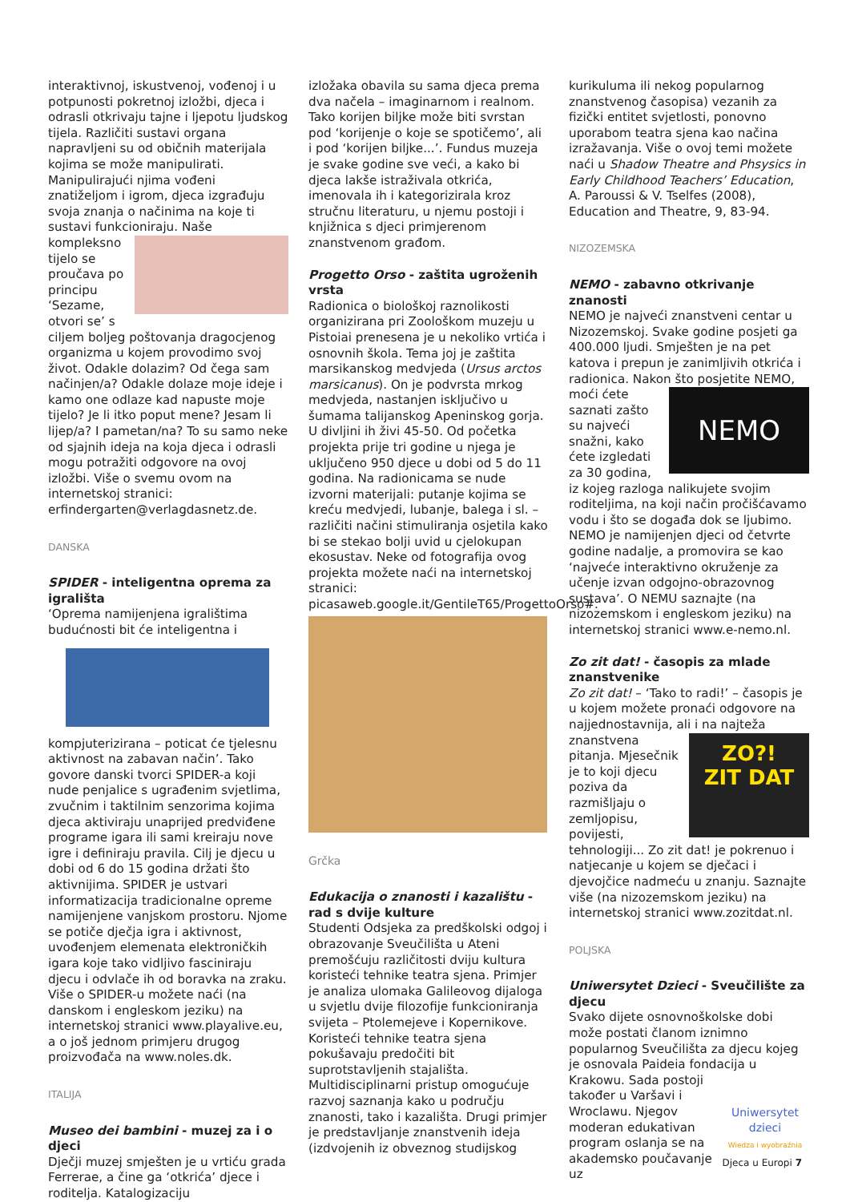interaktivnoj, iskustvenoj, vođenoj i u potpunosti pokretnoj izložbi, djeca i odrasli otkrivaju tajne i ljepotu ljudskog tijela. Različiti sustavi organa napravljeni su od običnih materijala kojima se može manipulirati. Manipulirajući njima vođeni znatiželjom i igrom, djeca izgrađuju svoja znanja o načinima na koje ti sustavi funkcioniraju. Naše kompleksno tijelo se proučava po principu ‘Sezame, otvori se’ s ciljem boljeg poštovanja dragocjenog organizma u kojem provodimo svoj život. Odakle dolazim? Od čega sam načinjen/a? Odakle dolaze moje ideje i kamo one odlaze kad napuste moje tijelo? Je li itko poput mene? Jesam li lijep/a? I pametan/na? To su samo neke od sjajnih ideja na koja djeca i odrasli mogu potražiti odgovore na ovoj izložbi. Više o svemu ovom na internetskoj stranici: erfindergarten@verlagdasnetz.de.
DANSKA
SPIDER - inteligentna oprema za igrališta
‘Oprema namijenjena igralištima budućnosti bit će inteligentna i
kompjuterizirana – poticat će tjelesnu aktivnost na zabavan način’. Tako govore danski tvorci SPIDER-a koji nude penjalice s ugrađenim svjetlima, zvučnim i taktilnim senzorima kojima djeca aktiviraju unaprijed predviđene programe igara ili sami kreiraju nove igre i definiraju pravila. Cilj je djecu u dobi od 6 do 15 godina držati što aktivnijima. SPIDER je ustvari informatizacija tradicionalne opreme namijenjene vanjskom prostoru. Njome se potiče dječja igra i aktivnost, uvođenjem elemenata elektroničkih igara koje tako vidljivo fasciniraju djecu i odvlače ih od boravka na zraku. Više o SPIDER-u možete naći (na danskom i engleskom jeziku) na internetskoj stranici www.playalive.eu, a o još jednom primjeru drugog proizvođača na www.noles.dk.
ITALIJA
Museo dei bambini - muzej za i o djeci
Dječji muzej smješten je u vrtiću grada Ferrerae, a čine ga ‘otkrića’ djece i roditelja. Katalogizaciju
izložaka obavila su sama djeca prema dva načela – imaginarnom i realnom. Tako korijen biljke može biti svrstan pod ‘korijenje o koje se spotičemo’, ali i pod ‘korijen biljke...’. Fundus muzeja je svake godine sve veći, a kako bi djeca lakše istraživala otkrića, imenovala ih i kategorizirala kroz stručnu literaturu, u njemu postoji i knjižnica s djeci primjerenom znanstvenom građom.
Progetto Orso - zaštita ugroženih vrsta
Radionica o biološkoj raznolikosti organizirana pri Zoološkom muzeju u Pistoiai prenesena je u nekoliko vrtića i osnovnih škola. Tema joj je zaštita marsikanskog medvjeda (Ursus arctos marsicanus). On je podvrsta mrkog medvjeda, nastanjen isključivo u šumama talijanskog Apeninskog gorja. U divljini ih živi 45-50. Od početka projekta prije tri godine u njega je uključeno 950 djece u dobi od 5 do 11 godina. Na radionicama se nude izvorni materijali: putanje kojima se kreću medvjedi, lubanje, balega i sl. – različiti načini stimuliranja osjetila kako bi se stekao bolji uvid u cjelokupan ekosustav. Neke od fotografija ovog projekta možete naći na internetskoj stranici: picasaweb.google.it/GentileT65/ProgettoOrso#.
Grčka
Edukacija o znanosti i kazalištu - rad s dvije kulture
Studenti Odsjeka za predškolski odgoj i obrazovanje Sveučilišta u Ateni premošćuju različitosti dviju kultura koristeći tehnike teatra sjena. Primjer je analiza ulomaka Galileovog dijaloga u svjetlu dvije filozofije funkcioniranja svijeta – Ptolemejeve i Kopernikove. Koristeći tehnike teatra sjena pokušavaju predočiti bit suprotstavljenih stajališta. Multidisciplinarni pristup omogućuje razvoj saznanja kako u području znanosti, tako i kazališta. Drugi primjer je predstavljanje znanstvenih ideja (izdvojenih iz obveznog studijskog
kurikuluma ili nekog popularnog znanstvenog časopisa) vezanih za fizički entitet svjetlosti, ponovno uporabom teatra sjena kao načina izražavanja. Više o ovoj temi možete naći u Shadow Theatre and Phsysics in Early Childhood Teachers’ Education, A. Paroussi & V. Tselfes (2008), Education and Theatre, 9, 83-94.
NIZOZEMSKA
NEMO - zabavno otkrivanje znanosti
NEMO je najveći znanstveni centar u Nizozemskoj. Svake godine posjeti ga 400.000 ljudi. Smješten je na pet katova i prepun je zanimljivih otkrića i radionica. Nakon što
NEMO
posjetite NEMO, moći ćete saznati zašto su najveći snažni, kako ćete izgledati za 30 godina, iz kojeg razloga nalikujete svojim roditeljima, na koji način pročišćavamo vodu i što se događa dok se ljubimo. NEMO je namijenjen djeci od četvrte godine nadalje, a promovira se kao ‘najveće interaktivno okruženje za učenje izvan odgojno-obrazovnog sustava’. O NEMU saznajte (na nizozemskom i engleskom jeziku) na internetskoj stranici www.e-nemo.nl.
Zo zit dat! - časopis za mlade znanstvenike
Zo zit dat! – ‘Tako to radi!’ – časopis je u kojem možete pronaći odgovore na najjednostavnija, ali i na najteža znanstvena
ZO?!
ZIT DAT
pitanja. Mjesečnik je to koji djecu poziva da razmišljaju o zemljopisu, povijesti, tehnologiji... Zo zit dat! je pokrenuo i natjecanje u kojem se dječaci i djevojčice nadmeću u znanju. Saznajte više (na nizozemskom jeziku) na internetskoj stranici www.zozitdat.nl.
POLJSKA
Uniwersytet Dzieci - Sveučilište za djecu
Svako dijete osnovnoškolske dobi može postati članom iznimno popularnog Sveučilišta za djecu kojeg je osnovala Paideia fondacija u
Uniwersytet dzieci
Wiedza i wyobraźnia
Krakowu. Sada postoji također u Varšavi i Wroclawu. Njegov moderan edukativan program oslanja se na akademsko poučavanje uz
Djeca u Europi 7